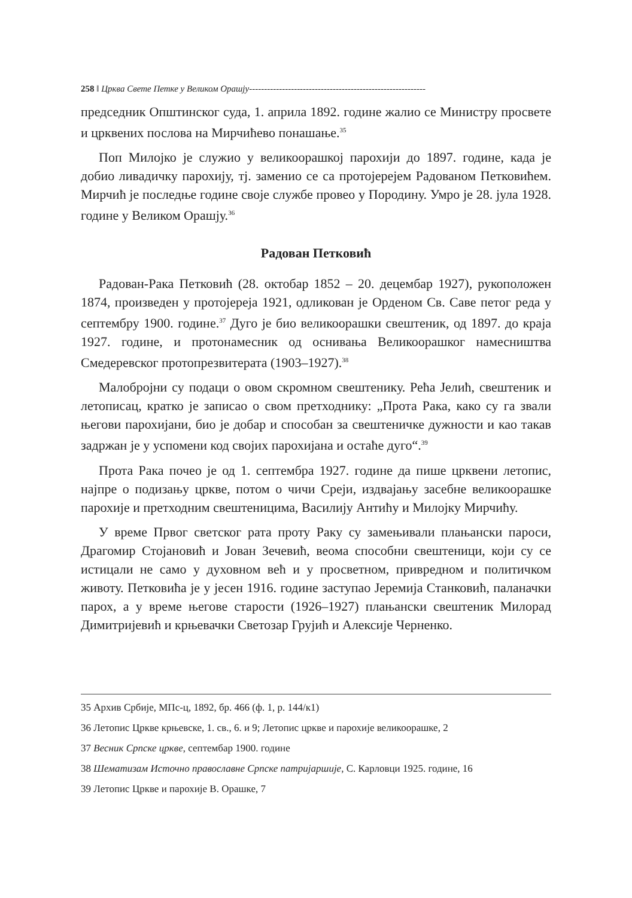258 ‖ Црква Свете Петке у Великом Орашју-----------------------------------------------------------
председник Општинског суда, 1. априла 1892. године жалио се Министру просвете и црквених послова на Мирчићево понашање.<sup>35</sup>
Поп Милојко је служио у великоорашкој парохији до 1897. године, када је добио ливадичку парохију, тј. заменио се са протојерејем Радованом Петковићем. Мирчић је последње године своје службе провео у Породину. Умро је 28. јула 1928. године у Великом Орашју.<sup>36</sup>
Радован Петковић
Радован-Рака Петковић (28. октобар 1852 – 20. децембар 1927), рукоположен 1874, произведен у протојереја 1921, одликован је Орденом Св. Саве петог реда у септембру 1900. године.<sup>37</sup> Дуго је био великоорашки свештеник, од 1897. до краја 1927. године, и протонамесник од оснивања Великоорашког намесништва Смедеревског протопрезвитерата (1903–1927).<sup>38</sup>
Малобројни су подаци о овом скромном свештенику. Рећа Јелић, свештеник и летописац, кратко је записао о свом претходнику: „Прота Рака, како су га звали његови парохијани, био је добар и способан за свештеничке дужности и као такав задржан је у успомени код својих парохијана и остаће дуго“.<sup>39</sup>
Прота Рака почео је од 1. септембра 1927. године да пише црквени летопис, најпре о подизању цркве, потом о чичи Среји, издвајању засебне великоорашке парохије и претходним свештеницима, Василију Антићу и Милојку Мирчићу.
У време Првог светског рата проту Раку су замењивали плањански пароси, Драгомир Стојановић и Јован Зечевић, веома способни свештеници, који су се истицали не само у духовном већ и у просветном, привредном и политичком животу. Петковића је у јесен 1916. године заступао Јеремија Станковић, паланачки парох, а у време његове старости (1926–1927) плањански свештеник Милорад Димитријевић и крњевачки Светозар Грујић и Алексије Черненко.
35 Архив Србије, МПс-ц, 1892, бр. 466 (ф. 1, р. 144/к1)
36 Летопис Цркве крњевске, 1. св., 6. и 9; Летопис цркве и парохије великоорашке, 2
37 Весник Српске цркве, септембар 1900. године
38 Шематизам Источно православне Српске патријаршије, С. Карловци 1925. године, 16
39 Летопис Цркве и парохије В. Орашке, 7